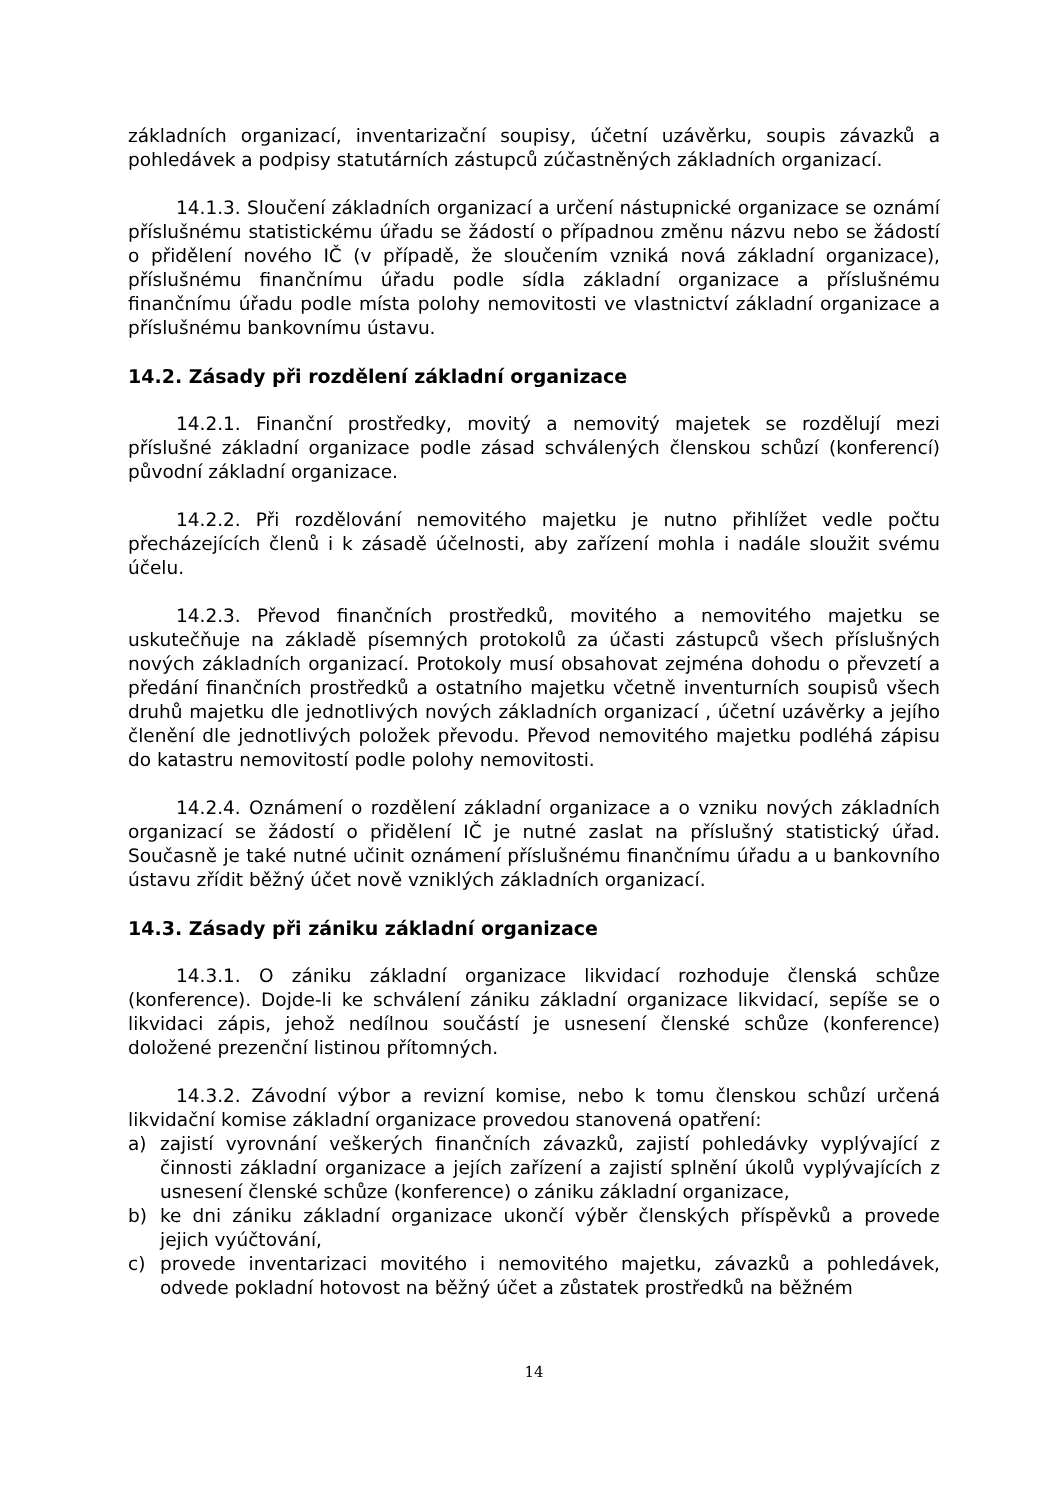základních organizací, inventarizační soupisy, účetní uzávěrku, soupis závazků a pohledávek a podpisy statutárních zástupců zúčastněných základních organizací.
14.1.3. Sloučení základních organizací a určení nástupnické organizace se oznámí příslušnému statistickému úřadu se žádostí o případnou změnu názvu nebo se žádostí o přidělení nového IČ (v případě, že sloučením vzniká nová základní organizace), příslušnému finančnímu úřadu podle sídla základní organizace a příslušnému finančnímu úřadu podle místa polohy nemovitosti ve vlastnictví základní organizace a příslušnému bankovnímu ústavu.
14.2. Zásady při rozdělení základní organizace
14.2.1. Finanční prostředky, movitý a nemovitý majetek se rozdělují mezi příslušné základní organizace podle zásad schválených členskou schůzí (konferencí) původní základní organizace.
14.2.2. Při rozdělování nemovitého majetku je nutno přihlížet vedle počtu přecházejících členů i k zásadě účelnosti, aby zařízení mohla i nadále sloužit svému účelu.
14.2.3. Převod finančních prostředků, movitého a nemovitého majetku se uskutečňuje na základě písemných protokolů za účasti zástupců všech příslušných nových základních organizací. Protokoly musí obsahovat zejména dohodu o převzetí a předání finančních prostředků a ostatního majetku včetně inventurních soupisů všech druhů majetku dle jednotlivých nových základních organizací , účetní uzávěrky a jejího členění dle jednotlivých položek převodu. Převod nemovitého majetku podléhá zápisu do katastru nemovitostí podle polohy nemovitosti.
14.2.4. Oznámení o rozdělení základní organizace a o vzniku nových základních organizací se žádostí o přidělení IČ je nutné zaslat na příslušný statistický úřad. Současně je také nutné učinit oznámení příslušnému finančnímu úřadu a u bankovního ústavu zřídit běžný účet nově vzniklých základních organizací.
14.3. Zásady při zániku základní organizace
14.3.1. O zániku základní organizace likvidací rozhoduje členská schůze (konference). Dojde-li ke schválení zániku základní organizace likvidací, sepíše se o likvidaci zápis, jehož nedílnou součástí je usnesení členské schůze (konference) doložené prezenční listinou přítomných.
14.3.2. Závodní výbor a revizní komise, nebo k tomu členskou schůzí určená likvidační komise základní organizace provedou stanovená opatření:
a) zajistí vyrovnání veškerých finančních závazků, zajistí pohledávky vyplývající z činnosti základní organizace a jejích zařízení a zajistí splnění úkolů vyplývajících z usnesení členské schůze (konference) o zániku základní organizace,
b) ke dni zániku základní organizace ukončí výběr členských příspěvků a provede jejich vyúčtování,
c) provede inventarizaci movitého i nemovitého majetku, závazků a pohledávek, odvede pokladní hotovost na běžný účet a zůstatek prostředků na běžném
14